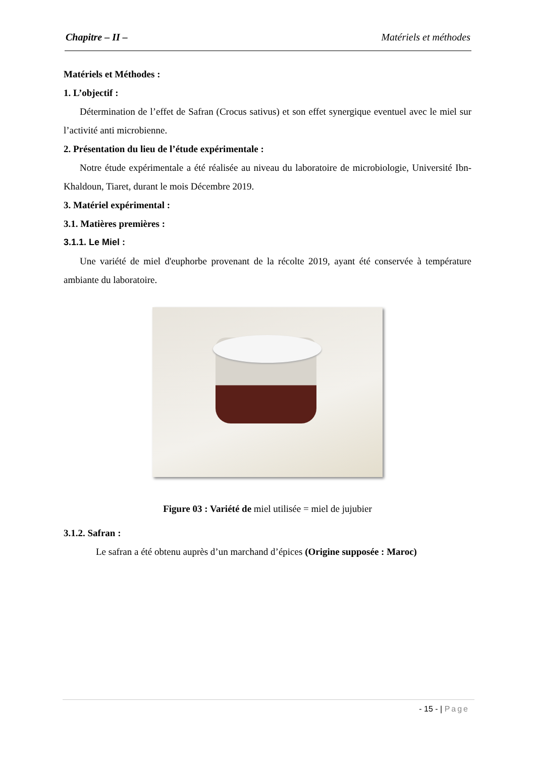Chapitre – II – Matériels et méthodes
Matériels et Méthodes :
1. L’objectif :
Détermination de l’effet de Safran (Crocus sativus) et son effet synergique eventuel avec le miel sur l’activité anti microbienne.
2. Présentation du lieu de l’étude expérimentale :
Notre étude expérimentale a été réalisée au niveau du laboratoire de microbiologie, Université Ibn- Khaldoun, Tiaret, durant le mois Décembre 2019.
3. Matériel expérimental :
3.1. Matières premières :
3.1.1. Le Miel :
Une variété de miel d'euphorbe provenant de la récolte 2019, ayant été conservée à température ambiante du laboratoire.
Figure 03 : Variété de miel utilisée = miel de jujubier
3.1.2. Safran :
Le safran a été obtenu auprès d’un marchand d’épices (Origine supposée : Maroc)
- 15 - | Page